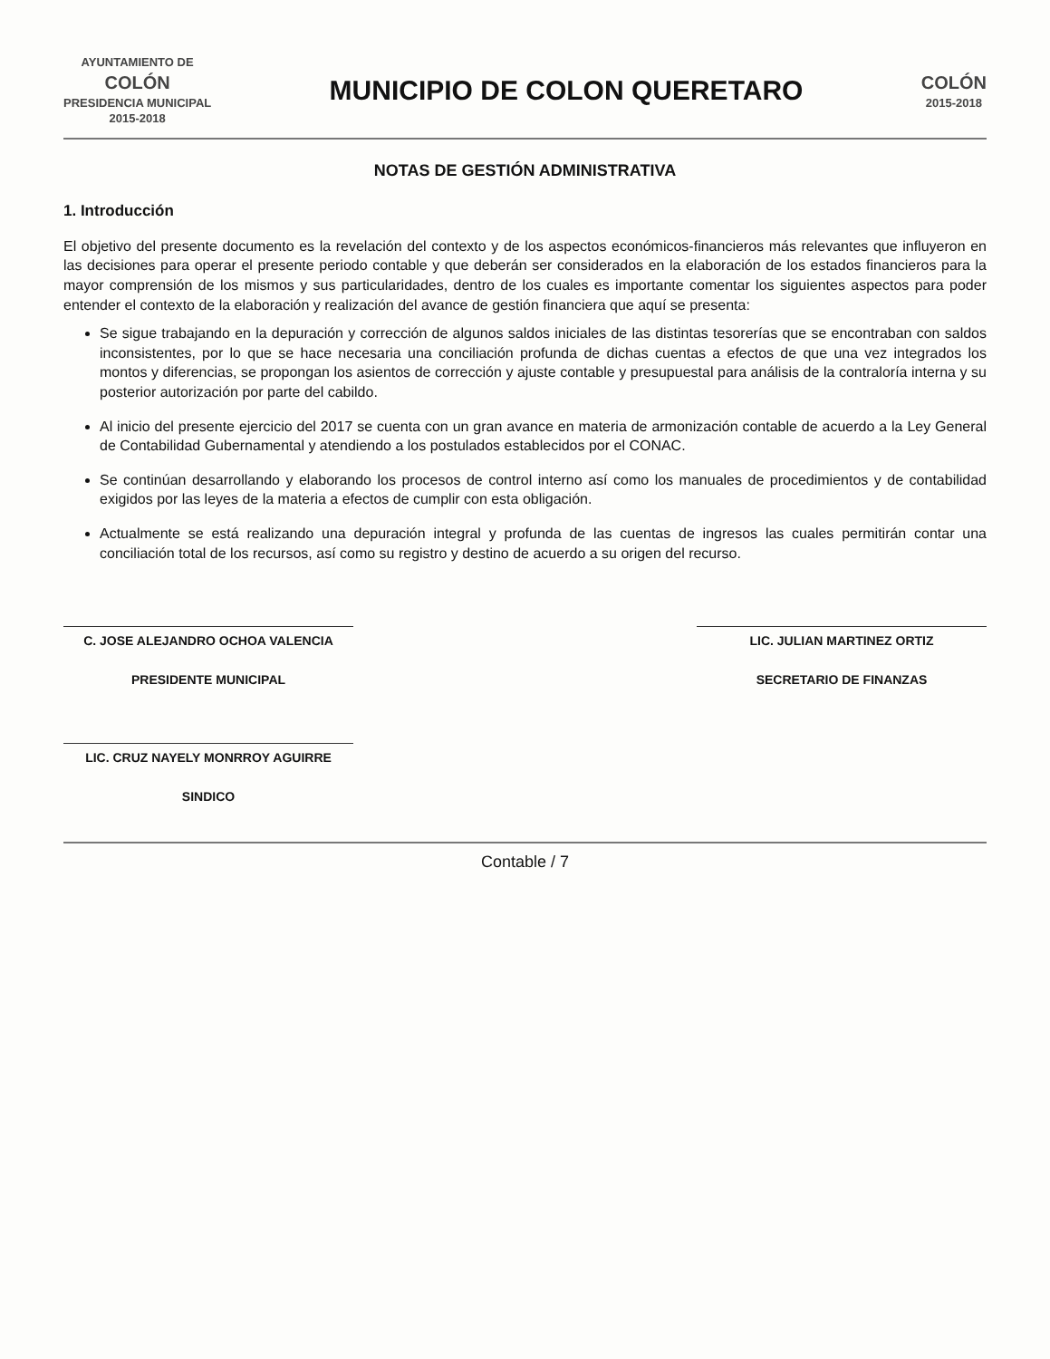AYUNTAMIENTO DE
COLÓN
PRESIDENCIA MUNICIPAL
2015-2018
MUNICIPIO DE COLON QUERETARO
COLÓN
2015-2018
NOTAS DE GESTIÓN ADMINISTRATIVA
1. Introducción
El objetivo del presente documento es la revelación del contexto y de los aspectos económicos-financieros más relevantes que influyeron en las decisiones para operar el presente periodo contable y que deberán ser considerados en la elaboración de los estados financieros para la mayor comprensión de los mismos y sus particularidades, dentro de los cuales es importante comentar los siguientes aspectos para poder entender el contexto de la elaboración y realización del avance de gestión financiera que aquí se presenta:
Se sigue trabajando en la depuración y corrección de algunos saldos iniciales de las distintas tesorerías que se encontraban con saldos inconsistentes, por lo que se hace necesaria una conciliación profunda de dichas cuentas a efectos de que una vez integrados los montos y diferencias, se propongan los asientos de corrección y ajuste contable y presupuestal para análisis de la contraloría interna y su posterior autorización por parte del cabildo.
Al inicio del presente ejercicio del 2017 se cuenta con un gran avance en materia de armonización contable de acuerdo a la Ley General de Contabilidad Gubernamental y atendiendo a los postulados establecidos por el CONAC.
Se continúan desarrollando y elaborando los procesos de control interno así como los manuales de procedimientos y de contabilidad exigidos por las leyes de la materia a efectos de cumplir con esta obligación.
Actualmente se está realizando una depuración integral y profunda de las cuentas de ingresos las cuales permitirán contar una conciliación total de los recursos, así como su registro y destino de acuerdo a su origen del recurso.
C. JOSE ALEJANDRO OCHOA VALENCIA
PRESIDENTE MUNICIPAL
LIC. JULIAN MARTINEZ ORTIZ
SECRETARIO DE FINANZAS
LIC. CRUZ NAYELY MONRROY AGUIRRE
SINDICO
Contable / 7